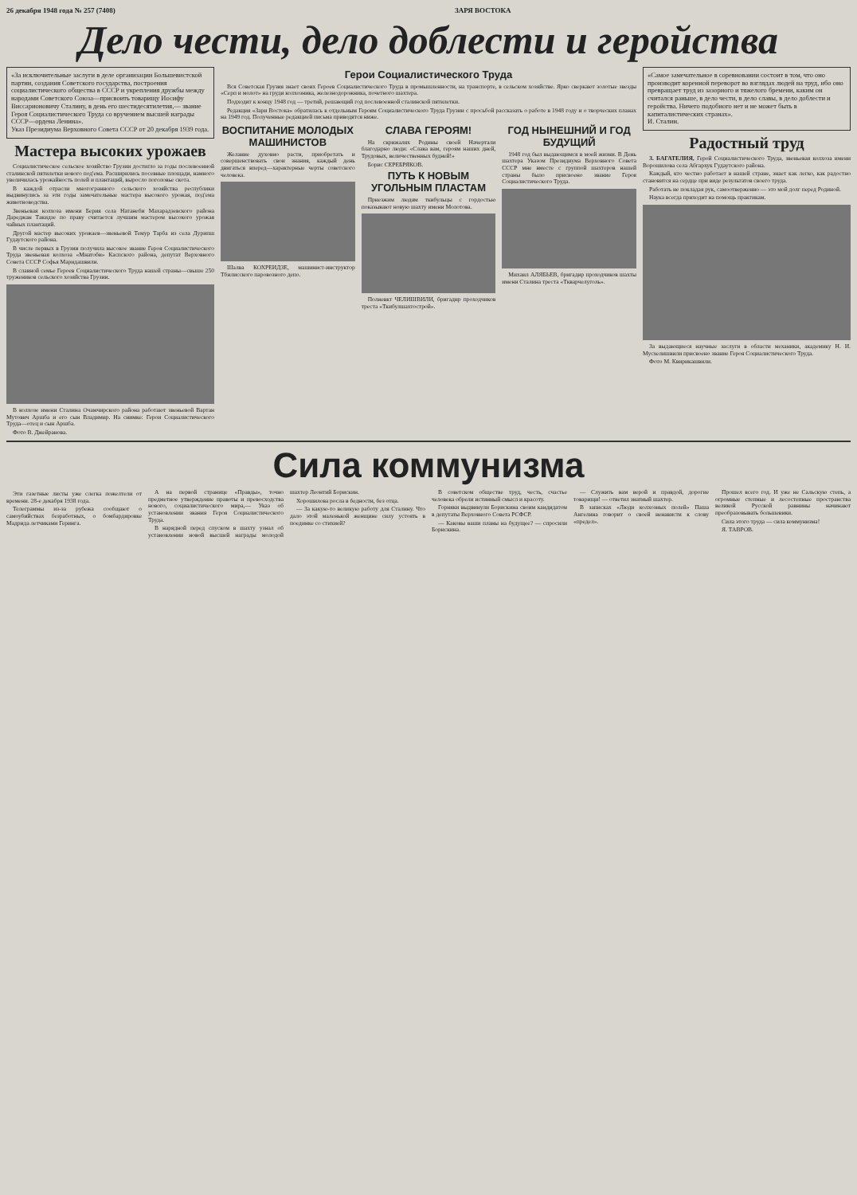26 декабря 1948 года № 257 (7408) ЗАРЯ ВОСТОКА
Дело чести, дело доблести и геройства
«За исключительные заслуги в деле организации Большевистской партии, создания Советского государства, построения социалистического общества в СССР и укрепления дружбы между народами Советского Союза—присвоить товарищу Иосифу Виссарионовичу Сталину, в день его шестидесятилетия,— звание Героя Социалистического Труда со вручением высшей награды СССР—ордена Ленина».
Указ Президиума Верховного Совета СССР от 20 декабря 1939 года.
Мастера высоких урожаев
Социалистическое сельское хозяйство Грузии достигло за годы послевоенной сталинской пятилетки нового под'ема. Расширились посевные площади, намного увеличилась урожайность полей и плантаций, выросло поголовье скота.
В каждой отрасли многогранного сельского хозяйства республики выдвинулись за эти годы замечательные мастера высокого урожая, под'ема животноводства.
Звеньевая колхоза имени Берия села Натанеби Махарадзевского района Дареджан Такидзе по праву считается лучшим мастером высокого урожая чайных плантаций.
Другой мастер высоких урожаев—звеньевой Темур Тарба из села Дурипш Гудаутского района.
В числе первых в Грузии получила высокое звание Героя Социалистического Труда звеньевая колхоза «Мнатоби» Каспского района, депутат Верховного Совета СССР Софья Маридашвили.
В славной семье Героев Социалистического Труда нашей страны—свыше 250 тружеников сельского хозяйства Грузии.
В колхозе имени Сталина Очамчирского района работают звеньевой Вартан Мутович Аршба и его сын Владимир. На снимке: Герои Социалистического Труда—отец и сын Аршба.
Фото В. Джейранова.
Герои Социалистического Труда
Вся Советская Грузия знает своих Героев Социалистического Труда в промышленности, на транспорте, в сельском хозяйстве. Ярко сверкают золотые звезды «Серп и молот» на груди колхозника, железнодорожника, почетного шахтера.
Подходит к концу 1948 год — третий, решающий год послевоенной сталинской пятилетки.
Редакция «Зари Востока» обратилась к отдельным Героям Социалистического Труда Грузии с просьбой рассказать о работе в 1948 году и о творческих планах на 1949 год. Полученные редакцией письма приводятся ниже.
ВОСПИТАНИЕ МОЛОДЫХ МАШИНИСТОВ
Желание духовно расти, приобретать и совершенствовать свои знания, каждый день двигаться вперед—характерные черты советского человека.
Шалва КОХРЕИДЗЕ, машинист-инструктор Тбилисского паровозного депо.
СЛАВА ГЕРОЯМ!
На скрижалях Родины своей Начертали благодарно люди: «Слава вам, героям наших дней, Трудовых, величественных будней!»
Борис СЕРЕБРЯКОВ.
ПУТЬ К НОВЫМ УГОЛЬНЫМ ПЛАСТАМ
Приезжим людям ткибульцы с гордостью показывают новую шахту имени Молотова.
Полневкт ЧЕЛИШВИЛИ, бригадир проходчиков треста «Ткибулшахтострой».
ГОД НЫНЕШНИЙ И ГОД БУДУЩИЙ
1948 год был выдающимся в моей жизни. В День шахтера Указом Президиума Верховного Совета СССР мне вместе с группой шахтеров нашей страны было присвоено звание Героя Социалистического Труда.
Михаил АЛЯБЬЕВ, бригадир проходчиков шахты имени Сталина треста «Ткварчелуголь».
«Самое замечательное в соревновании состоит в том, что оно производит коренной переворот во взглядах людей на труд, ибо оно превращает труд из зазорного и тяжелого бремени, каким он считался раньше, в дело чести, в дело славы, в дело доблести и геройства. Ничего подобного нет и не может быть в капиталистических странах».
И. Сталин.
Радостный труд
З. БАГАТЕЛИЯ, Герой Социалистического Труда, звеньевая колхоза имени Ворошилова села Абгархук Гудаутского района.
Каждый, кто честно работает в нашей стране, знает как легко, как радостно становится на сердце при виде результатов своего труда.
Работать не покладая рук, самоотверженно — это мой долг перед Родиной.
Наука всегда приходит на помощь практикам.
За выдающиеся научные заслуги в области механики, академику Н. И. Мусхелишвили присвоено звание Героя Социалистического Труда.
Фото М. Квирикашвили.
Сила коммунизма
Эти газетные листы уже слегка пожелтели от времени. 28-е декабря 1938 года.
Телеграммы из-за рубежа сообщают о самоубийствах безработных, о бомбардировке Мадрида летчиками Геринга.
А на первой странице «Правды», точно предметное утверждение правоты и превосходства нового, социалистического мира,— Указ об установлении звания Героя Социалистического Труда.
В нарядной перед спуском в шахту узнал об установлении новой высшей награды молодой шахтер Леонтий Борискин.
Хорошилова росла в бедности, без отца.
— За какую-то великую работу для Сталину. Что дало этой маленькой женщине силу устоять в поединке со стихией?
В советском обществе труд, честь, счастье человека обрели истинный смысл и красоту.
Горняки выдвинули Борискина своим кандидатом в депутаты Верховного Совета РСФСР.
— Каковы ваши планы на будущее? — спросили Борискина.
— Служить вам верой и правдой, дорогие товарищи! — ответил знатный шахтер.
В записках «Люди колхозных полей» Паша Ангелина говорит о своей ненависти к слову «предел».
Прошел всего год. И уже не Сальскую степь, а огромные степные и лесостепные пространства великой Русской равнины начинают преобразовывать большевики.
Сила этого труда — сила коммунизма!
Я. ТАВРОВ.